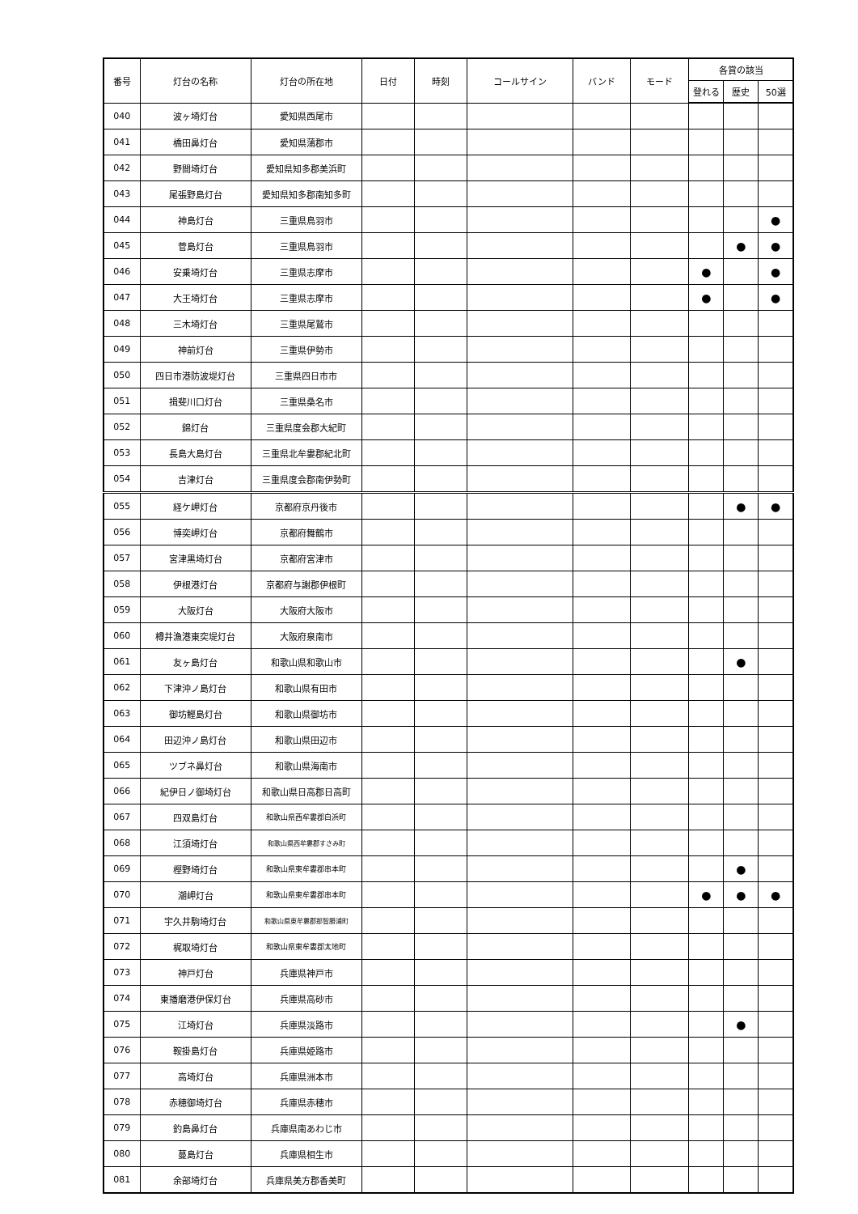| 番号 | 灯台の名称 | 灯台の所在地 | 日付 | 時刻 | コールサイン | バンド | モード | 各賞の該当 | | |
| --- | --- | --- | --- | --- | --- | --- | --- | --- | --- | --- |
| | | | | | | | | 登れる | 歴史 | 50選 |
| 040 | 波ヶ埼灯台 | 愛知県西尾市 | | | | | | | | |
| 041 | 橋田鼻灯台 | 愛知県蒲郡市 | | | | | | | | |
| 042 | 野間埼灯台 | 愛知県知多郡美浜町 | | | | | | | | |
| 043 | 尾張野島灯台 | 愛知県知多郡南知多町 | | | | | | | | |
| 044 | 神島灯台 | 三重県鳥羽市 | | | | | | | | ● |
| 045 | 菅島灯台 | 三重県鳥羽市 | | | | | | | ● | ● |
| 046 | 安乗埼灯台 | 三重県志摩市 | | | | | | ● | | ● |
| 047 | 大王埼灯台 | 三重県志摩市 | | | | | | ● | | ● |
| 048 | 三木埼灯台 | 三重県尾鷲市 | | | | | | | | |
| 049 | 神前灯台 | 三重県伊勢市 | | | | | | | | |
| 050 | 四日市港防波堤灯台 | 三重県四日市市 | | | | | | | | |
| 051 | 揖斐川口灯台 | 三重県桑名市 | | | | | | | | |
| 052 | 錦灯台 | 三重県度会郡大紀町 | | | | | | | | |
| 053 | 長島大島灯台 | 三重県北牟婁郡紀北町 | | | | | | | | |
| 054 | 吉津灯台 | 三重県度会郡南伊勢町 | | | | | | | | |
| 055 | 経ケ岬灯台 | 京都府京丹後市 | | | | | | | ● | ● |
| 056 | 博奕岬灯台 | 京都府舞鶴市 | | | | | | | | |
| 057 | 宮津黒埼灯台 | 京都府宮津市 | | | | | | | | |
| 058 | 伊根港灯台 | 京都府与謝郡伊根町 | | | | | | | | |
| 059 | 大阪灯台 | 大阪府大阪市 | | | | | | | | |
| 060 | 樽井漁港東突堤灯台 | 大阪府泉南市 | | | | | | | | |
| 061 | 友ヶ島灯台 | 和歌山県和歌山市 | | | | | | | ● | |
| 062 | 下津沖ノ島灯台 | 和歌山県有田市 | | | | | | | | |
| 063 | 御坊鰹島灯台 | 和歌山県御坊市 | | | | | | | | |
| 064 | 田辺沖ノ島灯台 | 和歌山県田辺市 | | | | | | | | |
| 065 | ツブネ鼻灯台 | 和歌山県海南市 | | | | | | | | |
| 066 | 紀伊日ノ御埼灯台 | 和歌山県日高郡日高町 | | | | | | | | |
| 067 | 四双島灯台 | 和歌山県西牟婁郡白浜町 | | | | | | | | |
| 068 | 江須埼灯台 | 和歌山県西牟婁郡すさみ町 | | | | | | | | |
| 069 | 樫野埼灯台 | 和歌山県東牟婁郡串本町 | | | | | | | ● | |
| 070 | 潮岬灯台 | 和歌山県東牟婁郡串本町 | | | | | | ● | ● | ● |
| 071 | 宇久井駒埼灯台 | 和歌山県東牟婁郡那智勝浦町 | | | | | | | | |
| 072 | 梶取埼灯台 | 和歌山県東牟婁郡太地町 | | | | | | | | |
| 073 | 神戸灯台 | 兵庫県神戸市 | | | | | | | | |
| 074 | 東播磨港伊保灯台 | 兵庫県高砂市 | | | | | | | | |
| 075 | 江埼灯台 | 兵庫県淡路市 | | | | | | | ● | |
| 076 | 鞍掛島灯台 | 兵庫県姫路市 | | | | | | | | |
| 077 | 高埼灯台 | 兵庫県洲本市 | | | | | | | | |
| 078 | 赤穂御埼灯台 | 兵庫県赤穂市 | | | | | | | | |
| 079 | 釣島鼻灯台 | 兵庫県南あわじ市 | | | | | | | | |
| 080 | 蔓島灯台 | 兵庫県相生市 | | | | | | | | |
| 081 | 余部埼灯台 | 兵庫県美方郡香美町 | | | | | | | | |